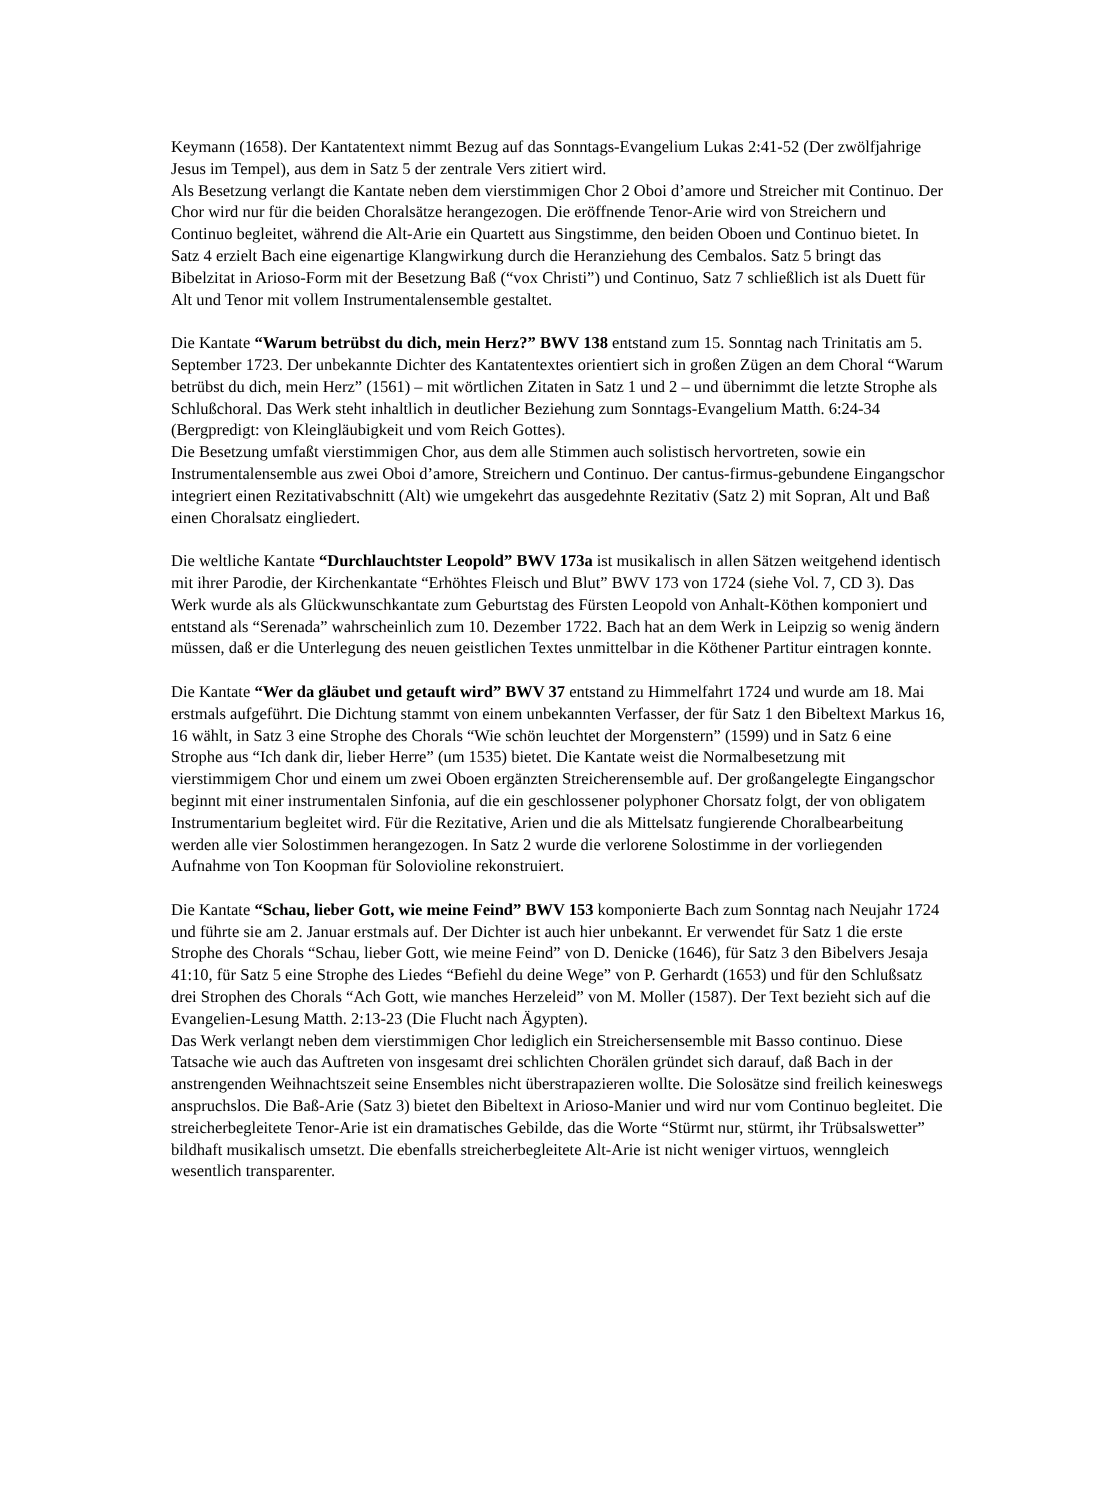Keymann (1658). Der Kantatentext nimmt Bezug auf das Sonntags-Evangelium Lukas 2:41-52 (Der zwölfjahrige Jesus im Tempel), aus dem in Satz 5 der zentrale Vers zitiert wird.
Als Besetzung verlangt die Kantate neben dem vierstimmigen Chor 2 Oboi d’amore und Streicher mit Continuo. Der Chor wird nur für die beiden Choralsätze herangezogen. Die eröffnende Tenor-Arie wird von Streichern und Continuo begleitet, während die Alt-Arie ein Quartett aus Singstimme, den beiden Oboen und Continuo bietet. In Satz 4 erzielt Bach eine eigenartige Klangwirkung durch die Heranziehung des Cembalos. Satz 5 bringt das Bibelzitat in Arioso-Form mit der Besetzung Baß (“vox Christi”) und Continuo, Satz 7 schließlich ist als Duett für Alt und Tenor mit vollem Instrumentalensemble gestaltet.
Die Kantate “Warum betrübst du dich, mein Herz?” BWV 138 entstand zum 15. Sonntag nach Trinitatis am 5. September 1723. Der unbekannte Dichter des Kantatentextes orientiert sich in großen Zügen an dem Choral “Warum betrübst du dich, mein Herz” (1561) – mit wörtlichen Zitaten in Satz 1 und 2 – und übernimmt die letzte Strophe als Schlußchoral. Das Werk steht inhaltlich in deutlicher Beziehung zum Sonntags-Evangelium Matth. 6:24-34 (Bergpredigt: von Kleingläubigkeit und vom Reich Gottes).
Die Besetzung umfaßt vierstimmigen Chor, aus dem alle Stimmen auch solistisch hervortreten, sowie ein Instrumentalensemble aus zwei Oboi d’amore, Streichern und Continuo. Der cantus-firmus-gebundene Eingangschor integriert einen Rezitativabschnitt (Alt) wie umgekehrt das ausgedehnte Rezitativ (Satz 2) mit Sopran, Alt und Baß einen Choralsatz eingliedert.
Die weltliche Kantate “Durchlauchtster Leopold” BWV 173a ist musikalisch in allen Sätzen weitgehend identisch mit ihrer Parodie, der Kirchenkantate “Erhöhtes Fleisch und Blut” BWV 173 von 1724 (siehe Vol. 7, CD 3). Das Werk wurde als als Glückwunschkantate zum Geburtstag des Fürsten Leopold von Anhalt-Köthen komponiert und entstand als “Serenada” wahrscheinlich zum 10. Dezember 1722. Bach hat an dem Werk in Leipzig so wenig ändern müssen, daß er die Unterlegung des neuen geistlichen Textes unmittelbar in die Köthener Partitur eintragen konnte.
Die Kantate “Wer da gläubet und getauft wird” BWV 37 entstand zu Himmelfahrt 1724 und wurde am 18. Mai erstmals aufgeführt. Die Dichtung stammt von einem unbekannten Verfasser, der für Satz 1 den Bibeltext Markus 16, 16 wählt, in Satz 3 eine Strophe des Chorals “Wie schön leuchtet der Morgenstern” (1599) und in Satz 6 eine Strophe aus “Ich dank dir, lieber Herre” (um 1535) bietet. Die Kantate weist die Normalbesetzung mit vierstimmigem Chor und einem um zwei Oboen ergänzten Streicherensemble auf. Der großangelegte Eingangschor beginnt mit einer instrumentalen Sinfonia, auf die ein geschlossener polyphoner Chorsatz folgt, der von obligatem Instrumentarium begleitet wird. Für die Rezitative, Arien und die als Mittelsatz fungierende Choralbearbeitung werden alle vier Solostimmen herangezogen. In Satz 2 wurde die verlorene Solostimme in der vorliegenden Aufnahme von Ton Koopman für Solovioline rekonstruiert.
Die Kantate “Schau, lieber Gott, wie meine Feind” BWV 153 komponierte Bach zum Sonntag nach Neujahr 1724 und führte sie am 2. Januar erstmals auf. Der Dichter ist auch hier unbekannt. Er verwendet für Satz 1 die erste Strophe des Chorals “Schau, lieber Gott, wie meine Feind” von D. Denicke (1646), für Satz 3 den Bibelvers Jesaja 41:10, für Satz 5 eine Strophe des Liedes “Befiehl du deine Wege” von P. Gerhardt (1653) und für den Schlußsatz drei Strophen des Chorals “Ach Gott, wie manches Herzeleid” von M. Moller (1587). Der Text bezieht sich auf die Evangelien-Lesung Matth. 2:13-23 (Die Flucht nach Ägypten).
Das Werk verlangt neben dem vierstimmigen Chor lediglich ein Streichersensemble mit Basso continuo. Diese Tatsache wie auch das Auftreten von insgesamt drei schlichten Chorälen gründet sich darauf, daß Bach in der anstrengenden Weihnachtszeit seine Ensembles nicht überstrapazieren wollte. Die Solosätze sind freilich keineswegs anspruchslos. Die Baß-Arie (Satz 3) bietet den Bibeltext in Arioso-Manier und wird nur vom Continuo begleitet. Die streicherbegleitete Tenor-Arie ist ein dramatisches Gebilde, das die Worte “Stürmt nur, stürmt, ihr Trübsalswetter” bildhaft musikalisch umsetzt. Die ebenfalls streicherbegleitete Alt-Arie ist nicht weniger virtuos, wenngleich wesentlich transparenter.